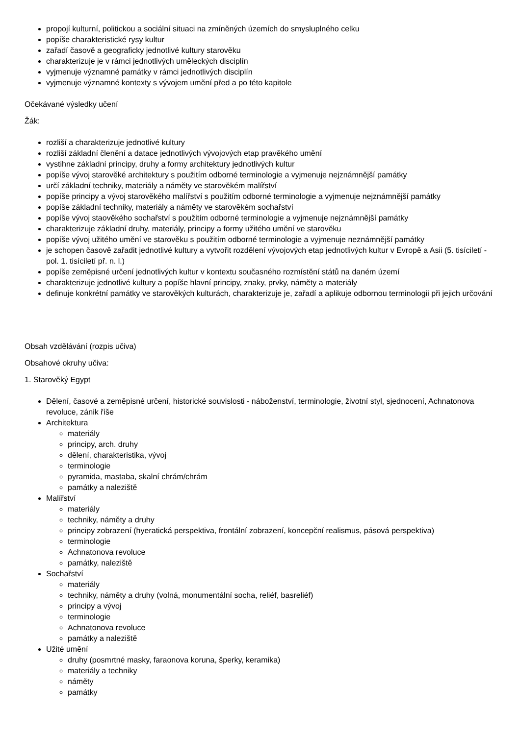propojí kulturní, politickou a sociální situaci na zmíněných územích do smysluplného celku
popíše charakteristické rysy kultur
zařadí časově a geograficky jednotlivé kultury starověku
charakterizuje je v rámci jednotlivých uměleckých disciplín
vyjmenuje významné památky v rámci jednotlivých disciplín
vyjmenuje významné kontexty s vývojem umění před a po této kapitole
Očekávané výsledky učení
Žák:
rozliší a charakterizuje jednotlivé kultury
rozliší základní členění a datace jednotlivých vývojových etap pravěkého umění
vystihne základní principy, druhy a formy architektury jednotlivých kultur
popíše vývoj starověké architektury s použitím odborné terminologie a vyjmenuje nejznámnější památky
určí základní techniky, materiály a náměty ve starověkém malířství
popíše principy a vývoj starověkého malířství s použitím odborné terminologie a vyjmenuje nejznámnější památky
popíše základní techniky, materiály a náměty ve starověkém sochařství
popíše vývoj staověkého sochařství s použitím odborné terminologie a vyjmenuje nejznámnější památky
charakterizuje základní druhy, materiály, principy a formy užitého umění ve starověku
popíše vývoj užitého umění ve starověku s použitím odborné terminologie a vyjmenuje neznámnější památky
je schopen časově zařadit jednotlivé kultury a vytvořit rozdělení vývojových etap jednotlivých kultur v Evropě a Asii (5. tisíciletí - pol. 1. tisíciletí př. n. l.)
popíše zeměpisné určení jednotlivých kultur v kontextu současného rozmístění států na daném území
charakterizuje jednotlivé kultury a popíše hlavní principy, znaky, prvky, náměty a materiály
definuje konkrétní památky ve starověkých kulturách, charakterizuje je, zařadí a aplikuje odbornou terminologii při jejich určování
Obsah vzdělávání (rozpis učiva)
Obsahové okruhy učiva:
1. Starověký Egypt
Dělení, časové a zeměpisné určení, historické souvislosti - náboženství, terminologie, životní styl, sjednocení, Achnatonova revoluce, zánik říše
Architektura
materiály
principy, arch. druhy
dělení, charakteristika, vývoj
terminologie
pyramida, mastaba, skalní chrám/chrám
památky a naleziště
Malířství
materiály
techniky, náměty a druhy
principy zobrazení (hyeratická perspektiva, frontální zobrazení, koncepční realismus, pásová perspektiva)
terminologie
Achnatonova revoluce
památky, naleziště
Sochařství
materiály
techniky, náměty a druhy (volná, monumentální socha, reliéf, basreliéf)
principy a vývoj
terminologie
Achnatonova revoluce
památky a naleziště
Užité umění
druhy (posmrtné masky, faraonova koruna, šperky, keramika)
materiály a techniky
náměty
památky